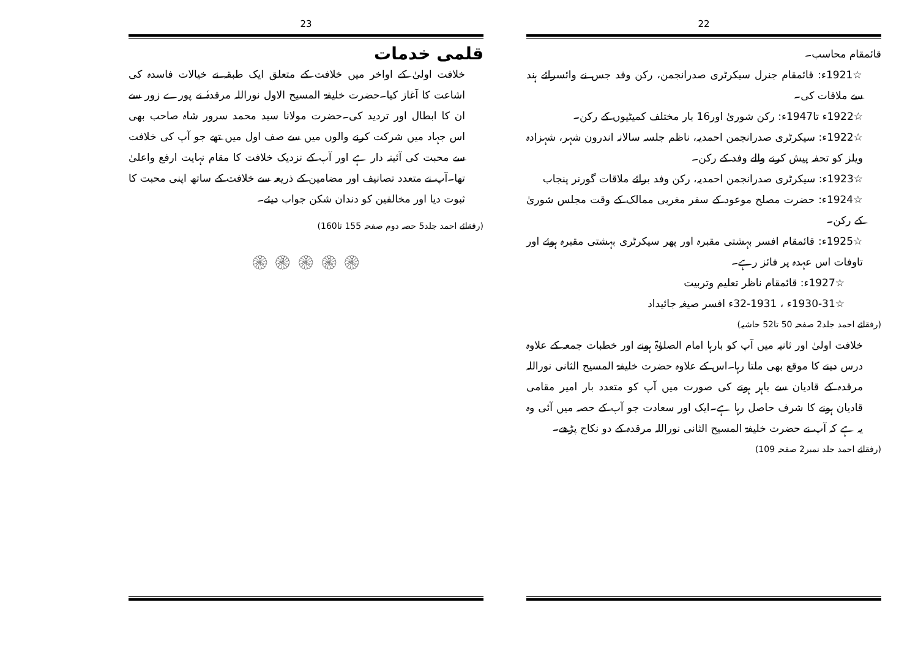22
قائمقام محاسب۔
☆1921ء: قائمقام جنرل سیکرٹری صدرانجمن، رکن وفد جس نے وائسرائے ہند سے ملاقات کی۔
☆1922ء تا1947ء: رکن شوریٰ اور16 بار مختلف کمیٹیوں کے رکن۔
☆1922ء: سیکرٹری صدرانجمن احمدیہ، ناظم جلسہ سالانہ اندرون شہر، شہزادہ ویلز کو تحفہ پیش کرنے والے وفد کے رکن۔
☆1923ء: سیکرٹری صدرانجمن احمدیہ، رکن وفد برائے ملاقات گورنر پنجاب
☆1924ء: حضرت مصلح موعود کے سفر مغربی ممالک کے وقت مجلس شوریٰ کے رکن۔
☆1925ء: قائمقام افسر بہشتی مقبرہ اور پھر سیکرٹری بہشتی مقبرہ ہوئے اور تاوفات اس عہدہ پر فائز رہے۔
☆1927ء: قائمقام ناظر تعلیم وتربیت
☆1930-31ء ، 1931-32ء افسر صیغہ جائیداد
(رفقائے احمد جلد2 صفحہ 50 تا52 حاشیہ)
خلافت اولیٰ اور ثانیہ میں آپ کو بارہا امام الصلوٰۃ ہونے اور خطبات جمعہ کے علاوہ درس دینے کا موقع بھی ملتا رہا۔اس کے علاوہ حضرت خلیفۃ المسیح الثانی نوراللہ مرقدہ کے قادیان سے باہر ہونے کی صورت میں آپ کو متعدد بار امیر مقامی قادیان ہونے کا شرف حاصل رہا ہے۔ایک اور سعادت جو آپ کے حصہ میں آئی وہ یہ ہے کہ آپ نے حضرت خلیفۃ المسیح الثانی نوراللہ مرقدہ کے دو نکاح پڑھے۔
(رفقائے احمد جلد نمبر2 صفحہ 109)
23
قلمی خدمات
خلافت اولیٰ کے اواخر میں خلافت کے متعلق ایک طبقہ نے خیالات فاسدہ کی اشاعت کا آغاز کیا۔حضرت خلیفۃ المسیح الاول نوراللہ مرقدہٗ نے پورے زور سے ان کا ابطال اور تردید کی۔حضرت مولانا سید محمد سرور شاہ صاحب بھی اس جہاد میں شرکت کرنے والوں میں سے صف اول میں تھے جو آپ کی خلافت سے محبت کی آئینہ دار ہے اور آپ کے نزدیک خلافت کا مقام نہایت ارفع واعلیٰ تھا۔آپ نے متعدد تصانیف اور مضامین کے ذریعہ سے خلافت کے ساتھ اپنی محبت کا ثبوت دیا اور مخالفین کو دندان شکن جواب دیئے۔
(رفقائے احمد جلد5 حصہ دوم صفحہ 155 تا160)
۞ ۞ ۞ ۞ ۞